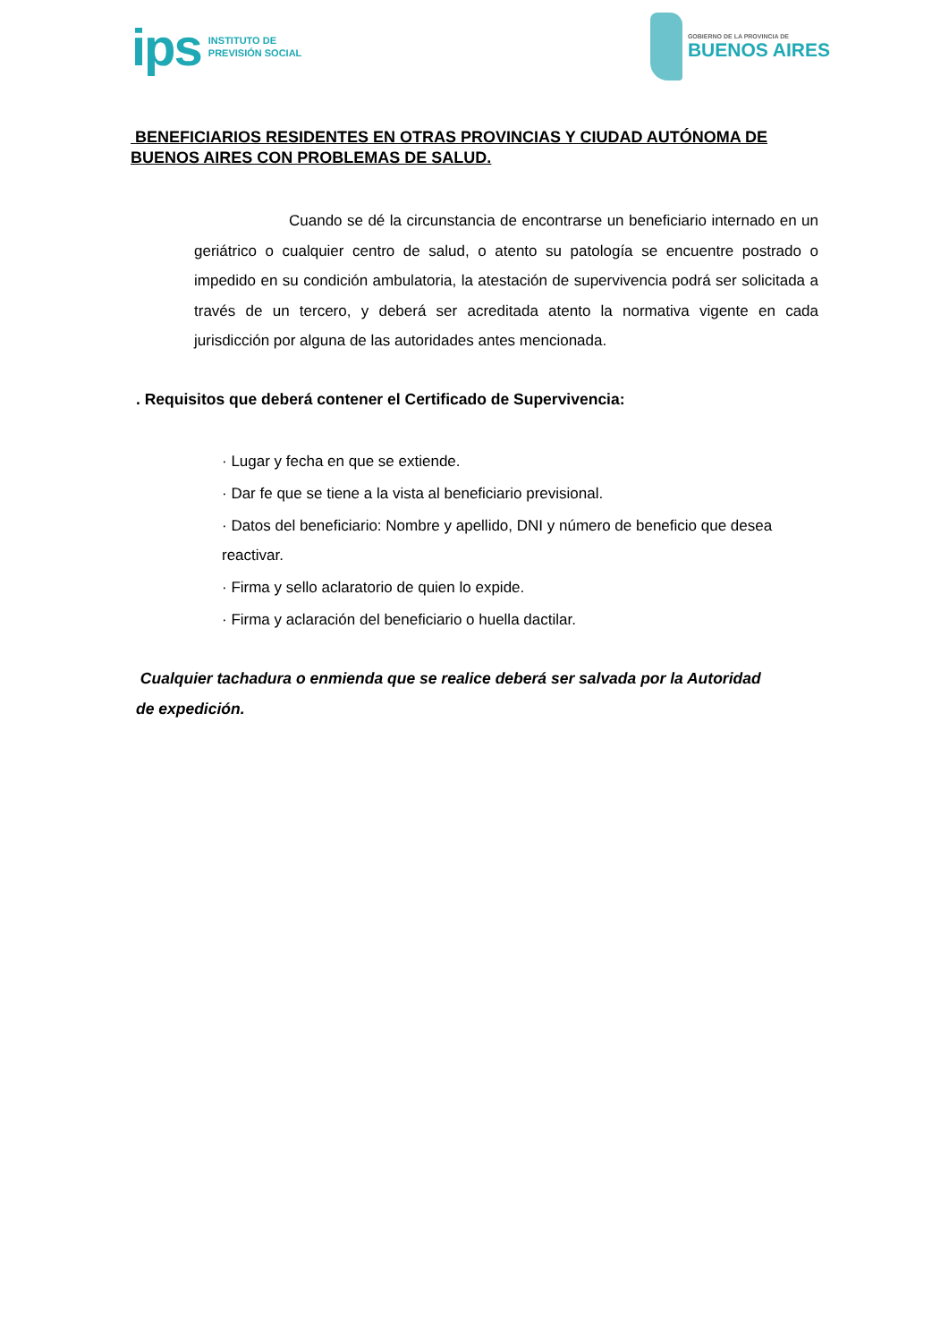ips INSTITUTO DE
PREVISIÓN SOCIAL
GOBIERNO DE LA PROVINCIA DE
BUENOS AIRES
BENEFICIARIOS RESIDENTES EN OTRAS PROVINCIAS Y CIUDAD AUTÓNOMA DE BUENOS AIRES CON PROBLEMAS DE SALUD.
Cuando se dé la circunstancia de encontrarse un beneficiario internado en un geriátrico o cualquier centro de salud, o atento su patología se encuentre postrado o impedido en su condición ambulatoria, la atestación de supervivencia podrá ser solicitada a través de un tercero, y deberá ser acreditada atento la normativa vigente en cada jurisdicción por alguna de las autoridades antes mencionada.
. Requisitos que deberá contener el Certificado de Supervivencia:
· Lugar y fecha en que se extiende.
· Dar fe que se tiene a la vista al beneficiario previsional.
· Datos del beneficiario: Nombre y apellido, DNI y número de beneficio que desea reactivar.
· Firma y sello aclaratorio de quien lo expide.
· Firma y aclaración del beneficiario o huella dactilar.
Cualquier tachadura o enmienda que se realice deberá ser salvada por la Autoridad de expedición.